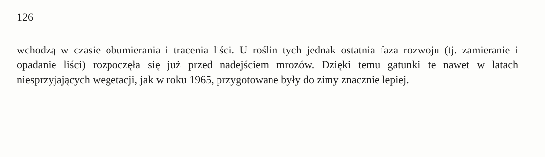126
wchodzą w czasie obumierania i tracenia liści. U roślin tych jednak ostatnia faza rozwoju (tj. zamieranie i opadanie liści) rozpoczęła się już przed nadejściem mrozów. Dzięki temu gatunki te nawet w latach niesprzyjających wegetacji, jak w roku 1965, przygotowane były do zimy znacznie lepiej.